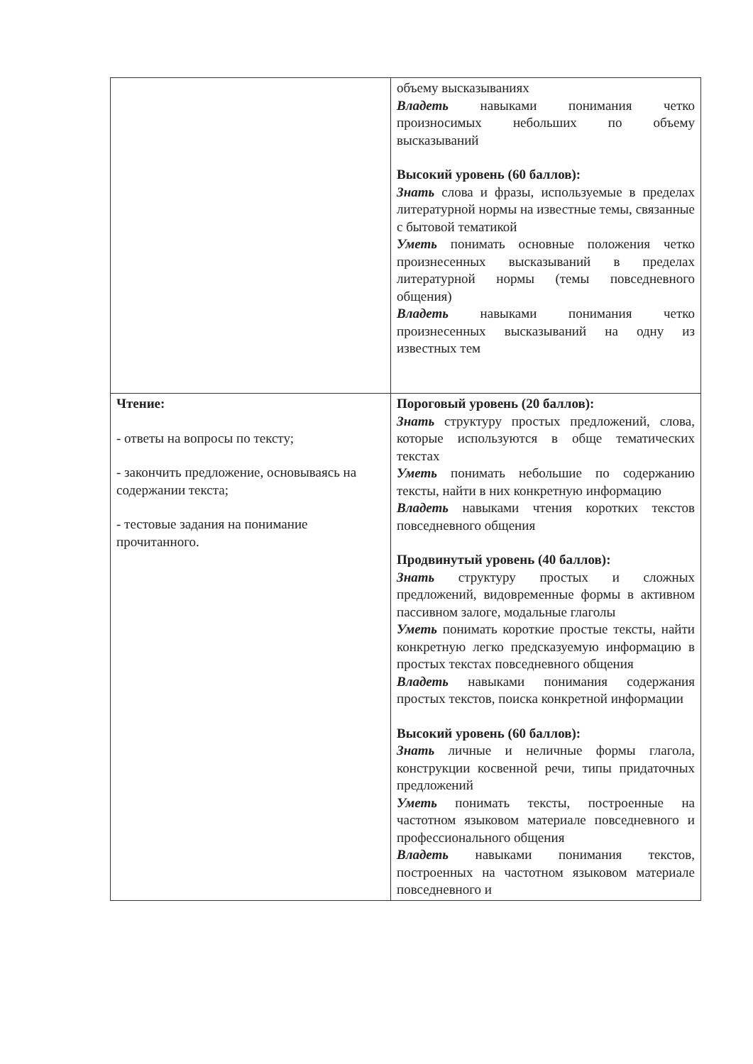| | объему высказываниях Владеть навыками понимания четко произносимых небольших по объему высказываний Высокий уровень (60 баллов): Знать слова и фразы, используемые в пределах литературной нормы на известные темы, связанные с бытовой тематикой Уметь понимать основные положения четко произнесенных высказываний в пределах литературной нормы (темы повседневного общения) Владеть навыками понимания четко произнесенных высказываний на одну из известных тем |
| Чтение: - ответы на вопросы по тексту; - закончить предложение, основываясь на содержании текста; - тестовые задания на понимание прочитанного. | Пороговый уровень (20 баллов): Знать структуру простых предложений, слова, которые используются в обще тематических текстах Уметь понимать небольшие по содержанию тексты, найти в них конкретную информацию Владеть навыками чтения коротких текстов повседневного общения Продвинутый уровень (40 баллов): Знать структуру простых и сложных предложений, видовременные формы в активном пассивном залоге, модальные глаголы Уметь понимать короткие простые тексты, найти конкретную легко предсказуемую информацию в простых текстах повседневного общения Владеть навыками понимания содержания простых текстов, поиска конкретной информации Высокий уровень (60 баллов): Знать личные и неличные формы глагола, конструкции косвенной речи, типы придаточных предложений Уметь понимать тексты, построенные на частотном языковом материале повседневного и профессионального общения Владеть навыками понимания текстов, построенных на частотном языковом материале повседневного и |